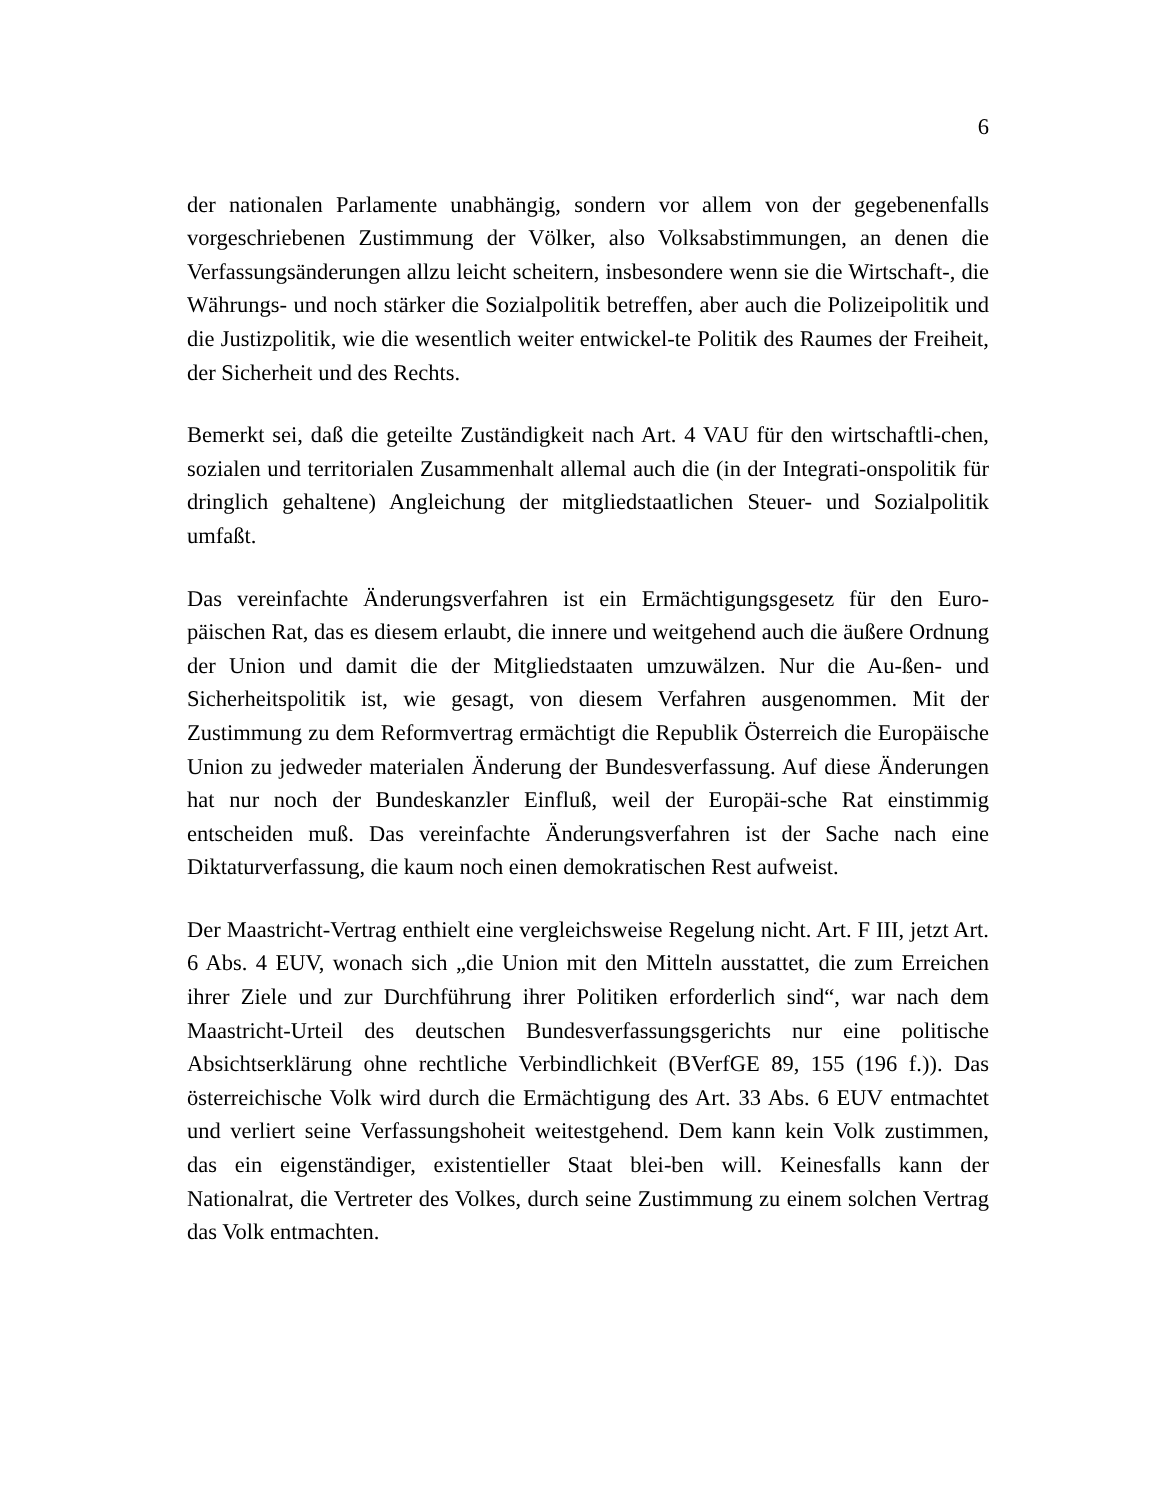6
der nationalen Parlamente unabhängig, sondern vor allem von der gegebenenfalls vorgeschriebenen Zustimmung der Völker, also Volksabstimmungen, an denen die Verfassungsänderungen allzu leicht scheitern, insbesondere wenn sie die Wirtschaft-, die Währungs- und noch stärker die Sozialpolitik betreffen, aber auch die Polizeipolitik und die Justizpolitik, wie die wesentlich weiter entwickel-te Politik des Raumes der Freiheit, der Sicherheit und des Rechts.
Bemerkt sei, daß die geteilte Zuständigkeit nach Art. 4 VAU für den wirtschaftli-chen, sozialen und territorialen Zusammenhalt allemal auch die (in der Integrati-onspolitik für dringlich gehaltene) Angleichung der mitgliedstaatlichen Steuer- und Sozialpolitik umfaßt.
Das vereinfachte Änderungsverfahren ist ein Ermächtigungsgesetz für den Euro-päischen Rat, das es diesem erlaubt, die innere und weitgehend auch die äußere Ordnung der Union und damit die der Mitgliedstaaten umzuwälzen. Nur die Au-ßen- und Sicherheitspolitik ist, wie gesagt, von diesem Verfahren ausgenommen. Mit der Zustimmung zu dem Reformvertrag ermächtigt die Republik Österreich die Europäische Union zu jedweder materialen Änderung der Bundesverfassung. Auf diese Änderungen hat nur noch der Bundeskanzler Einfluß, weil der Europäi-sche Rat einstimmig entscheiden muß. Das vereinfachte Änderungsverfahren ist der Sache nach eine Diktaturverfassung, die kaum noch einen demokratischen Rest aufweist.
Der Maastricht-Vertrag enthielt eine vergleichsweise Regelung nicht. Art. F III, jetzt Art. 6 Abs. 4 EUV, wonach sich „die Union mit den Mitteln ausstattet, die zum Erreichen ihrer Ziele und zur Durchführung ihrer Politiken erforderlich sind“, war nach dem Maastricht-Urteil des deutschen Bundesverfassungsgerichts nur eine politische Absichtserklärung ohne rechtliche Verbindlichkeit (BVerfGE 89, 155 (196 f.)). Das österreichische Volk wird durch die Ermächtigung des Art. 33 Abs. 6 EUV entmachtet und verliert seine Verfassungshoheit weitestgehend. Dem kann kein Volk zustimmen, das ein eigenständiger, existentieller Staat blei-ben will. Keinesfalls kann der Nationalrat, die Vertreter des Volkes, durch seine Zustimmung zu einem solchen Vertrag das Volk entmachten.